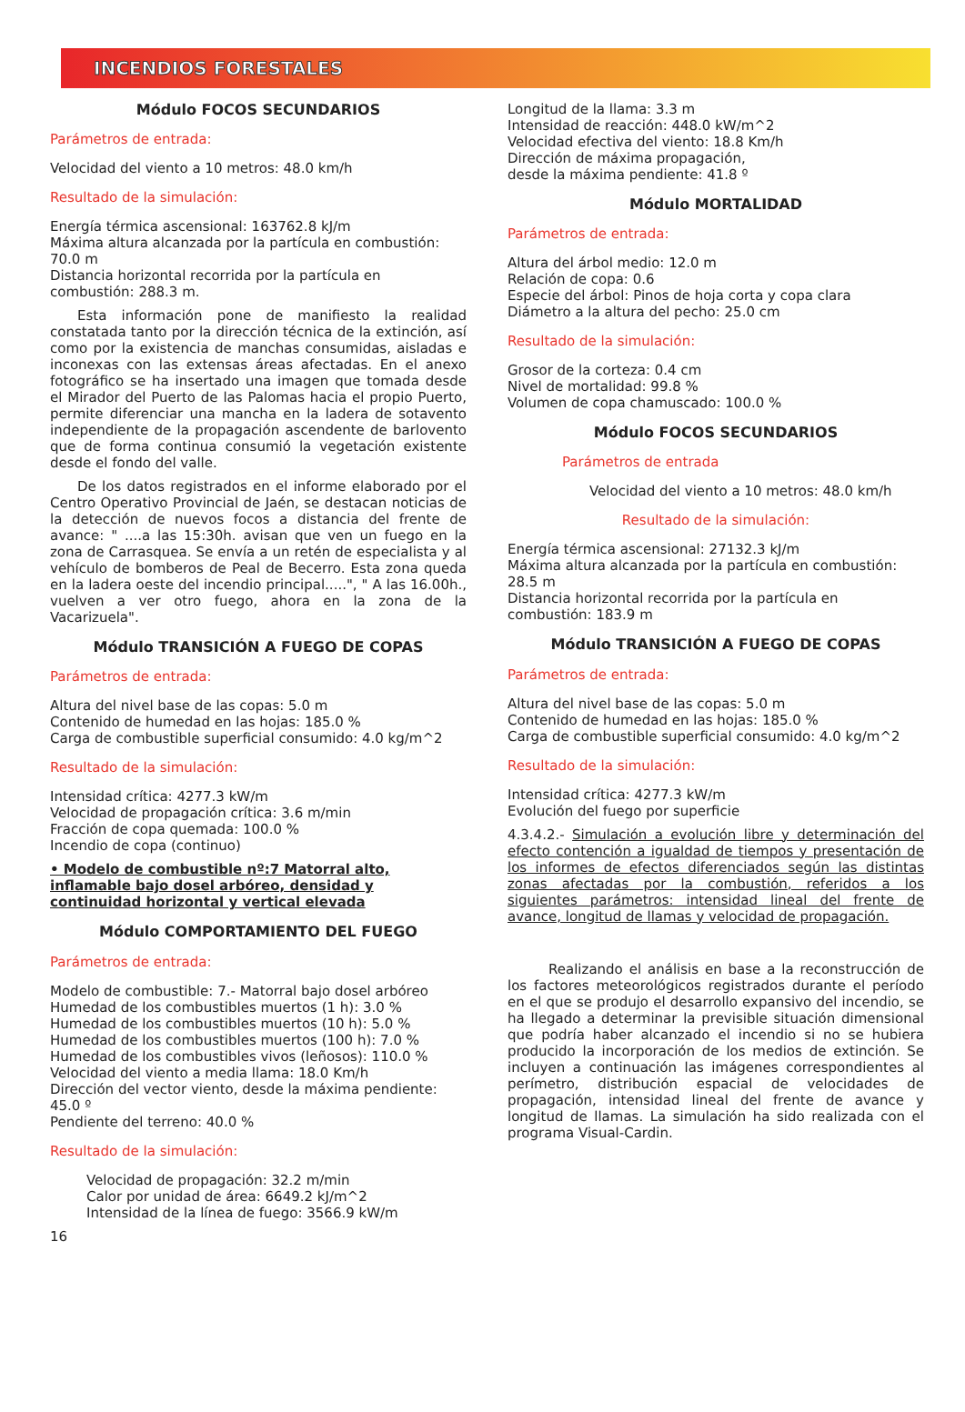INCENDIOS FORESTALES
Módulo FOCOS SECUNDARIOS
Parámetros de entrada:
Velocidad del viento a 10 metros: 48.0 km/h
Resultado de la simulación:
Energía térmica ascensional: 163762.8 kJ/m
Máxima altura alcanzada por la partícula en combustión: 70.0 m
Distancia horizontal recorrida por la partícula en combustión: 288.3 m.
  Esta información pone de manifiesto la realidad constatada tanto por la dirección técnica de la extinción, así como por la existencia de manchas consumidas, aisladas e inconexas con las extensas áreas afectadas. En el anexo fotográfico se ha insertado una imagen que tomada desde el Mirador del Puerto de las Palomas hacia el propio Puerto, permite diferenciar una mancha en la ladera de sotavento independiente de la propagación ascendente de barlovento que de forma continua consumió la vegetación existente desde el fondo del valle.
  De los datos registrados en el informe elaborado por el Centro Operativo Provincial de Jaén, se destacan noticias de la detección de nuevos focos a distancia del frente de avance: " ....a las 15:30h. avisan que ven un fuego en la zona de Carrasquea. Se envía a un retén de especialista y al vehículo de bomberos de Peal de Becerro. Esta zona queda en la ladera oeste del incendio principal.....", " A las 16.00h., vuelven a ver otro fuego, ahora en la zona de la Vacarizuela".
Módulo TRANSICIÓN A FUEGO DE COPAS
Parámetros de entrada:
Altura del nivel base de las copas: 5.0 m
Contenido de humedad en las hojas: 185.0 %
Carga de combustible superficial consumido: 4.0 kg/m^2
Resultado de la simulación:
Intensidad crítica: 4277.3 kW/m
Velocidad de propagación crítica: 3.6 m/min
Fracción de copa quemada: 100.0 %
Incendio de copa (continuo)
• Modelo de combustible nº:7 Matorral alto, inflamable bajo dosel arbóreo, densidad y continuidad horizontal y vertical elevada
Módulo COMPORTAMIENTO DEL FUEGO
Parámetros de entrada:
Modelo de combustible: 7.- Matorral bajo dosel arbóreo
Humedad de los combustibles muertos (1 h): 3.0 %
Humedad de los combustibles muertos (10 h): 5.0 %
Humedad de los combustibles muertos (100 h): 7.0 %
Humedad de los combustibles vivos (leñosos): 110.0 %
Velocidad del viento a media llama: 18.0 Km/h
Dirección del vector viento, desde la máxima pendiente: 45.0 º
Pendiente del terreno: 40.0 %
Resultado de la simulación:
Velocidad de propagación: 32.2 m/min
Calor por unidad de área: 6649.2 kJ/m^2
Intensidad de la línea de fuego: 3566.9 kW/m
16
Longitud de la llama: 3.3 m
Intensidad de reacción: 448.0 kW/m^2
Velocidad efectiva del viento: 18.8 Km/h
Dirección de máxima propagación,
desde la máxima pendiente: 41.8 º
Módulo MORTALIDAD
Parámetros de entrada:
Altura del árbol medio: 12.0 m
Relación de copa: 0.6
Especie del árbol: Pinos de hoja corta y copa clara
Diámetro a la altura del pecho: 25.0 cm
Resultado de la simulación:
Grosor de la corteza: 0.4 cm
Nivel de mortalidad: 99.8 %
Volumen de copa chamuscado: 100.0 %
Módulo FOCOS SECUNDARIOS
Parámetros de entrada
Velocidad del viento a 10 metros: 48.0 km/h
Resultado de la simulación:
Energía térmica ascensional: 27132.3 kJ/m
Máxima altura alcanzada por la partícula en combustión: 28.5 m
Distancia horizontal recorrida por la partícula en combustión: 183.9 m
Módulo TRANSICIÓN A FUEGO DE COPAS
Parámetros de entrada:
Altura del nivel base de las copas: 5.0 m
Contenido de humedad en las hojas: 185.0 %
Carga de combustible superficial consumido: 4.0 kg/m^2
Resultado de la simulación:
Intensidad crítica: 4277.3 kW/m
Evolución del fuego por superficie
4.3.4.2.- Simulación a evolución libre y determinación del efecto contención a igualdad de tiempos y presentación de los informes de efectos diferenciados según las distintas zonas afectadas por la combustión, referidos a los siguientes parámetros: intensidad lineal del frente de avance, longitud de llamas y velocidad de propagación.
   Realizando el análisis en base a la reconstrucción de los factores meteorológicos registrados durante el período en el que se produjo el desarrollo expansivo del incendio, se ha llegado a determinar la previsible situación dimensional que podría haber alcanzado el incendio si no se hubiera producido la incorporación de los medios de extinción. Se incluyen a continuación las imágenes correspondientes al perímetro, distribución espacial de velocidades de propagación, intensidad lineal del frente de avance y longitud de llamas. La simulación ha sido realizada con el programa Visual-Cardin.